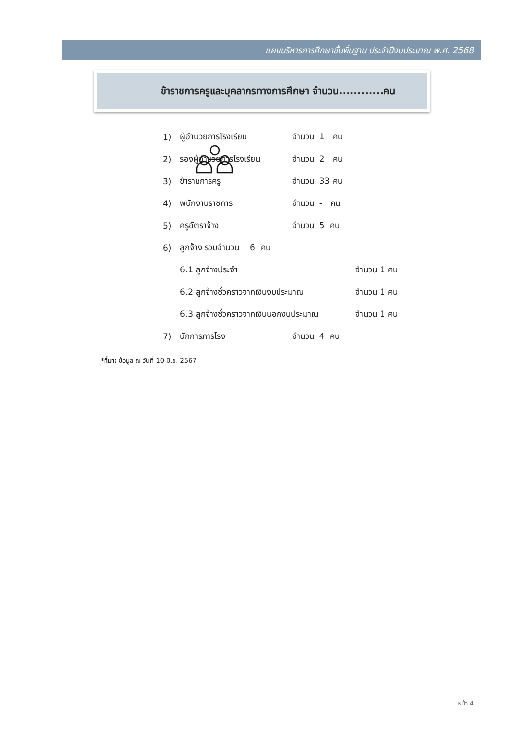แผนบริหารการศึกษาขั้นพื้นฐาน ประจำปีงบประมาณ พ.ศ. 2568
ข้าราชการครูและบุคลากรทางการศึกษา จำนวน............คน
1) ผู้อำนวยการโรงเรียน จำนวน 1 คน
2) รองผู้อำนวยการโรงเรียน จำนวน 2 คน
3) ข้าราชการครู จำนวน 33 คน
4) พนักงานราชการ จำนวน - คน
5) ครูอัตราจ้าง จำนวน 5 คน
6) ลูกจ้าง รวมจำนวน 6 คน
6.1 ลูกจ้างประจำ จำนวน 1 คน
6.2 ลูกจ้างชั่วคราวจากเงินงบประมาณ จำนวน 1 คน
6.3 ลูกจ้างชั่วคราวจากเงินนอกงบประมาณ จำนวน 1 คน
7) นักการภารโรง จำนวน 4 คน
*ที่มา: ข้อมูล ณ วันที่ 10 มิ.ย. 2567
หน้า 4